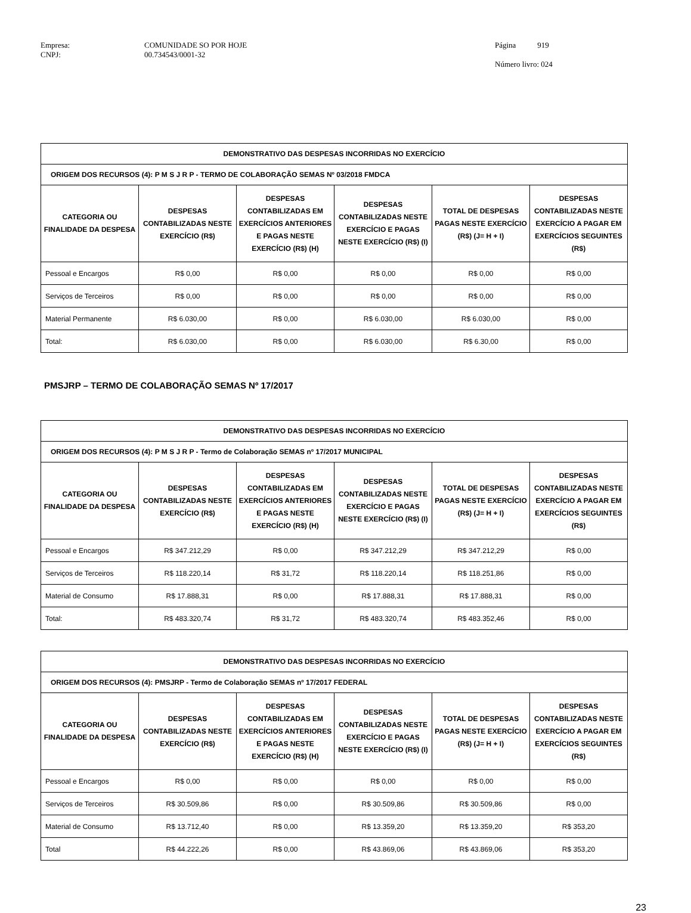Empresa: COMUNIDADE SO POR HOJE CNPJ: 00.734543/0001-32
Página 919
Número livro: 024
| DEMONSTRATIVO DAS DESPESAS INCORRIDAS NO EXERCÍCIO | | | | | |
| --- | --- | --- | --- | --- | --- |
| ORIGEM DOS RECURSOS (4): P M S J R P - TERMO DE COLABORAÇÃO SEMAS Nº 03/2018 FMDCA | | | | | |
| CATEGORIA OU FINALIDADE DA DESPESA | DESPESAS CONTABILIZADAS NESTE EXERCÍCIO (R$) | DESPESAS CONTABILIZADAS EM EXERCÍCIOS ANTERIORES E PAGAS NESTE EXERCÍCIO (R$) (H) | DESPESAS CONTABILIZADAS NESTE EXERCÍCIO E PAGAS NESTE EXERCÍCIO (R$) (I) | TOTAL DE DESPESAS PAGAS NESTE EXERCÍCIO (R$) (J= H + I) | DESPESAS CONTABILIZADAS NESTE EXERCÍCIO A PAGAR EM EXERCÍCIOS SEGUINTES (R$) |
| Pessoal e Encargos | R$ 0,00 | R$ 0,00 | R$ 0,00 | R$ 0,00 | R$ 0,00 |
| Serviços de Terceiros | R$ 0,00 | R$ 0,00 | R$ 0,00 | R$ 0,00 | R$ 0,00 |
| Material Permanente | R$ 6.030,00 | R$ 0,00 | R$ 6.030,00 | R$ 6.030,00 | R$ 0,00 |
| Total: | R$ 6.030,00 | R$ 0,00 | R$ 6.030,00 | R$ 6.30,00 | R$ 0,00 |
PMSJRP – TERMO DE COLABORAÇÃO SEMAS Nº 17/2017
| DEMONSTRATIVO DAS DESPESAS INCORRIDAS NO EXERCÍCIO | | | | | |
| --- | --- | --- | --- | --- | --- |
| ORIGEM DOS RECURSOS (4): P M S J R P - Termo de Colaboração SEMAS nº 17/2017 MUNICIPAL | | | | | |
| CATEGORIA OU FINALIDADE DA DESPESA | DESPESAS CONTABILIZADAS NESTE EXERCÍCIO (R$) | DESPESAS CONTABILIZADAS EM EXERCÍCIOS ANTERIORES E PAGAS NESTE EXERCÍCIO (R$) (H) | DESPESAS CONTABILIZADAS NESTE EXERCÍCIO E PAGAS NESTE EXERCÍCIO (R$) (I) | TOTAL DE DESPESAS PAGAS NESTE EXERCÍCIO (R$) (J= H + I) | DESPESAS CONTABILIZADAS NESTE EXERCÍCIO A PAGAR EM EXERCÍCIOS SEGUINTES (R$) |
| Pessoal e Encargos | R$ 347.212,29 | R$ 0,00 | R$ 347.212,29 | R$ 347.212,29 | R$ 0,00 |
| Serviços de Terceiros | R$ 118.220,14 | R$ 31,72 | R$ 118.220,14 | R$ 118.251,86 | R$ 0,00 |
| Material de Consumo | R$ 17.888,31 | R$ 0,00 | R$ 17.888,31 | R$ 17.888,31 | R$ 0,00 |
| Total: | R$ 483.320,74 | R$ 31,72 | R$ 483.320,74 | R$ 483.352,46 | R$ 0,00 |
| DEMONSTRATIVO DAS DESPESAS INCORRIDAS NO EXERCÍCIO | | | | | |
| --- | --- | --- | --- | --- | --- |
| ORIGEM DOS RECURSOS (4): PMSJRP - Termo de Colaboração SEMAS nº 17/2017 FEDERAL | | | | | |
| CATEGORIA OU FINALIDADE DA DESPESA | DESPESAS CONTABILIZADAS NESTE EXERCÍCIO (R$) | DESPESAS CONTABILIZADAS EM EXERCÍCIOS ANTERIORES E PAGAS NESTE EXERCÍCIO (R$) (H) | DESPESAS CONTABILIZADAS NESTE EXERCÍCIO E PAGAS NESTE EXERCÍCIO (R$) (I) | TOTAL DE DESPESAS PAGAS NESTE EXERCÍCIO (R$) (J= H + I) | DESPESAS CONTABILIZADAS NESTE EXERCÍCIO A PAGAR EM EXERCÍCIOS SEGUINTES (R$) |
| Pessoal e Encargos | R$ 0,00 | R$ 0,00 | R$ 0,00 | R$ 0,00 | R$ 0,00 |
| Serviços de Terceiros | R$ 30.509,86 | R$ 0,00 | R$ 30.509,86 | R$ 30.509,86 | R$ 0,00 |
| Material de Consumo | R$ 13.712,40 | R$ 0,00 | R$ 13.359,20 | R$ 13.359,20 | R$ 353,20 |
| Total | R$ 44.222,26 | R$ 0,00 | R$ 43.869,06 | R$ 43.869,06 | R$ 353,20 |
23